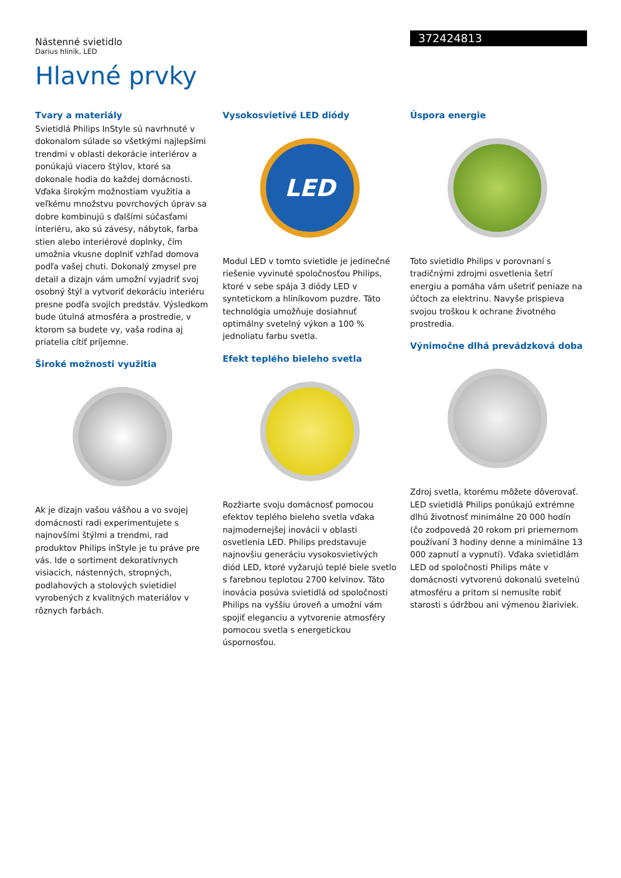372424813
Nástenné svietidlo
Darius hliník, LED
Hlavné prvky
Tvary a materiály
Svietidlá Philips InStyle sú navrhnuté v dokonalom súlade so všetkými najlepšími trendmi v oblasti dekorácie interiérov a ponúkajú viacero štýlov, ktoré sa dokonale hodia do každej domácnosti. Vďaka širokým možnostiam využitia a veľkému množstvu povrchových úprav sa dobre kombinujú s ďalšími súčasťami interiéru, ako sú závesy, nábytok, farba stien alebo interiérové doplnky, čím umožnia vkusne doplniť vzhľad domova podľa vašej chuti. Dokonalý zmysel pre detail a dizajn vám umožní vyjadriť svoj osobný štýl a vytvoriť dekoráciu interiéru presne podľa svojich predstáv. Výsledkom bude útulná atmosféra a prostredie, v ktorom sa budete vy, vaša rodina aj priatelia cítiť príjemne.
Široké možnosti využitia
Ak je dizajn vašou vášňou a vo svojej domácnosti radi experimentujete s najnovšími štýlmi a trendmi, rad produktov Philips inStyle je tu práve pre vás. Ide o sortiment dekoratívnych visiacich, nástenných, stropných, podlahových a stolových svietidiel vyrobených z kvalitných materiálov v rôznych farbách.
Vysokosvietivé LED diódy
LED
Modul LED v tomto svietidle je jedinečné riešenie vyvinuté spoločnosťou Philips, ktoré v sebe spája 3 diódy LED v syntetickom a hliníkovom puzdre. Táto technológia umožňuje dosiahnuť optimálny svetelný výkon a 100 % jednoliatu farbu svetla.
Efekt teplého bieleho svetla
Rozžiarte svoju domácnosť pomocou efektov teplého bieleho svetla vďaka najmodernejšej inovácii v oblasti osvetlenia LED. Philips predstavuje najnovšiu generáciu vysokosvietivých diód LED, ktoré vyžarujú teplé biele svetlo s farebnou teplotou 2700 kelvinov. Táto inovácia posúva svietidlá od spoločnosti Philips na vyššiu úroveň a umožní vám spojiť eleganciu a vytvorenie atmosféry pomocou svetla s energetickou úspornosťou.
Úspora energie
Toto svietidlo Philips v porovnaní s tradičnými zdrojmi osvetlenia šetrí energiu a pomáha vám ušetriť peniaze na účtoch za elektrinu. Navyše prispieva svojou troškou k ochrane životného prostredia.
Výnimočne dlhá prevádzková doba
Zdroj svetla, ktorému môžete dôverovať. LED svietidlá Philips ponúkajú extrémne dlhú životnosť minimálne 20 000 hodín (čo zodpovedá 20 rokom pri priemernom používaní 3 hodiny denne a minimálne 13 000 zapnutí a vypnutí). Vďaka svietidlám LED od spoločnosti Philips máte v domácnosti vytvorenú dokonalú svetelnú atmosféru a pritom si nemusíte robiť starosti s údržbou ani výmenou žiariviek.